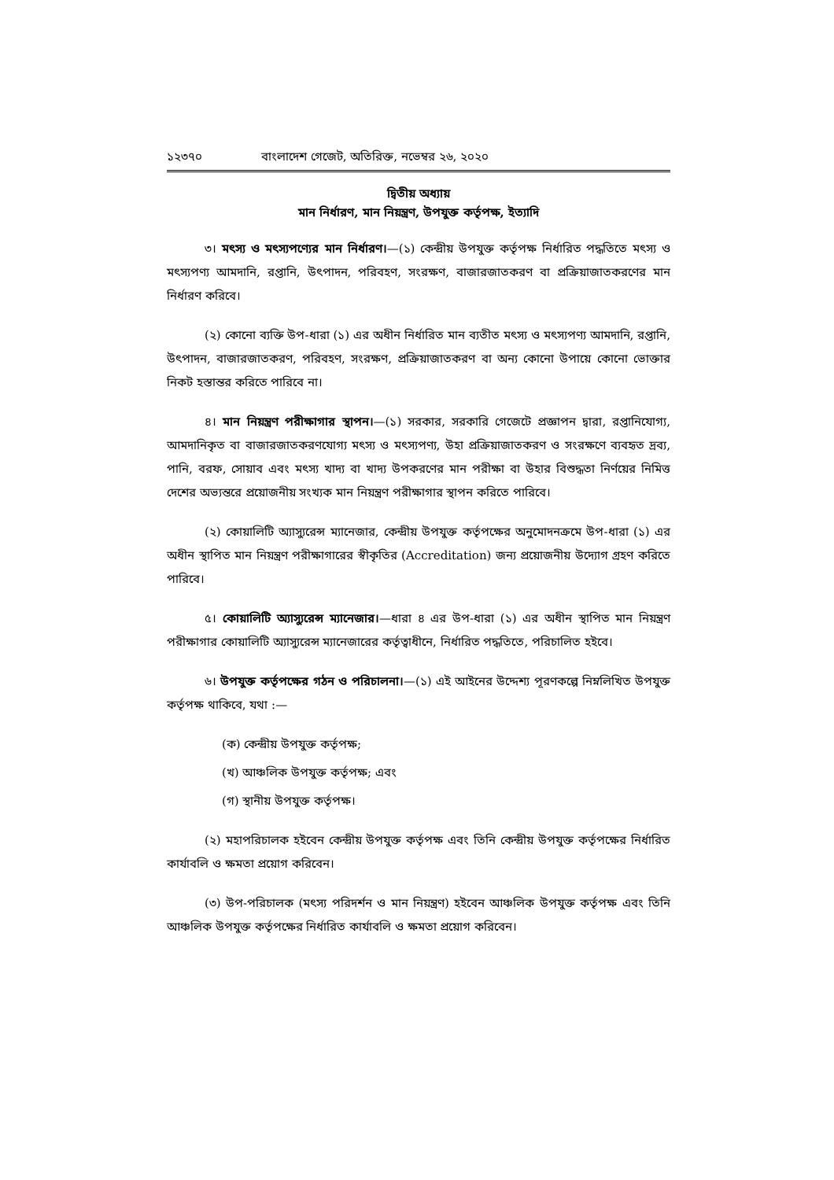১২৩৭০ বাংলাদেশ গেজেট, অতিরিক্ত, নভেম্বর ২৬, ২০২০
দ্বিতীয় অধ্যায়
মান নির্ধারণ, মান নিয়ন্ত্রণ, উপযুক্ত কর্তৃপক্ষ, ইত্যাদি
৩। মৎস্য ও মৎস্যপণ্যের মান নির্ধারণ।—(১) কেন্দ্রীয় উপযুক্ত কর্তৃপক্ষ নির্ধারিত পদ্ধতিতে মৎস্য ও মৎস্যপণ্য আমদানি, রপ্তানি, উৎপাদন, পরিবহণ, সংরক্ষণ, বাজারজাতকরণ বা প্রক্রিয়াজাতকরণের মান নির্ধারণ করিবে।
(২) কোনো ব্যক্তি উপ-ধারা (১) এর অধীন নির্ধারিত মান ব্যতীত মৎস্য ও মৎস্যপণ্য আমদানি, রপ্তানি, উৎপাদন, বাজারজাতকরণ, পরিবহণ, সংরক্ষণ, প্রক্রিয়াজাতকরণ বা অন্য কোনো উপায়ে কোনো ভোক্তার নিকট হস্তান্তর করিতে পারিবে না।
৪। মান নিয়ন্ত্রণ পরীক্ষাগার স্থাপন।—(১) সরকার, সরকারি গেজেটে প্রজ্ঞাপন দ্বারা, রপ্তানিযোগ্য, আমদানিকৃত বা বাজারজাতকরণযোগ্য মৎস্য ও মৎস্যপণ্য, উহা প্রক্রিয়াজাতকরণ ও সংরক্ষণে ব্যবহৃত দ্রব্য, পানি, বরফ, সোয়াব এবং মৎস্য খাদ্য বা খাদ্য উপকরণের মান পরীক্ষা বা উহার বিশুদ্ধতা নির্ণয়ের নিমিত্ত দেশের অভ্যন্তরে প্রয়োজনীয় সংখ্যক মান নিয়ন্ত্রণ পরীক্ষাগার স্থাপন করিতে পারিবে।
(২) কোয়ালিটি অ্যাস্যুরেন্স ম্যানেজার, কেন্দ্রীয় উপযুক্ত কর্তৃপক্ষের অনুমোদনক্রমে উপ-ধারা (১) এর অধীন স্থাপিত মান নিয়ন্ত্রণ পরীক্ষাগারের স্বীকৃতির (Accreditation) জন্য প্রয়োজনীয় উদ্যোগ গ্রহণ করিতে পারিবে।
৫। কোয়ালিটি অ্যাস্যুরেন্স ম্যানেজার।—ধারা ৪ এর উপ-ধারা (১) এর অধীন স্থাপিত মান নিয়ন্ত্রণ পরীক্ষাগার কোয়ালিটি অ্যাস্যুরেন্স ম্যানেজারের কর্তৃত্বাধীনে, নির্ধারিত পদ্ধতিতে, পরিচালিত হইবে।
৬। উপযুক্ত কর্তৃপক্ষের গঠন ও পরিচালনা।—(১) এই আইনের উদ্দেশ্য পূরণকল্পে নিম্নলিখিত উপযুক্ত কর্তৃপক্ষ থাকিবে, যথা :—
(ক) কেন্দ্রীয় উপযুক্ত কর্তৃপক্ষ;
(খ) আঞ্চলিক উপযুক্ত কর্তৃপক্ষ; এবং
(গ) স্থানীয় উপযুক্ত কর্তৃপক্ষ।
(২) মহাপরিচালক হইবেন কেন্দ্রীয় উপযুক্ত কর্তৃপক্ষ এবং তিনি কেন্দ্রীয় উপযুক্ত কর্তৃপক্ষের নির্ধারিত কার্যাবলি ও ক্ষমতা প্রয়োগ করিবেন।
(৩) উপ-পরিচালক (মৎস্য পরিদর্শন ও মান নিয়ন্ত্রণ) হইবেন আঞ্চলিক উপযুক্ত কর্তৃপক্ষ এবং তিনি আঞ্চলিক উপযুক্ত কর্তৃপক্ষের নির্ধারিত কার্যাবলি ও ক্ষমতা প্রয়োগ করিবেন।